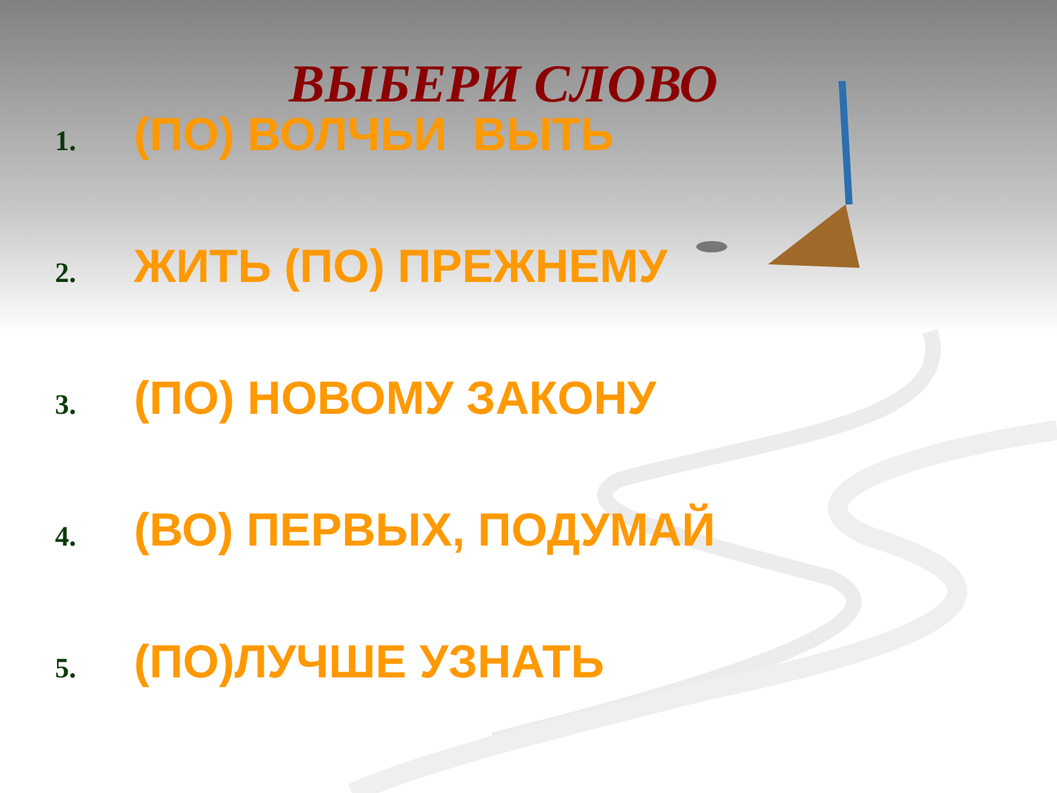ВЫБЕРИ СЛОВО
1. (ПО) ВОЛЧЬИ ВЫТЬ
2. ЖИТЬ (ПО) ПРЕЖНЕМУ
3. (ПО) НОВОМУ ЗАКОНУ
4. (ВО) ПЕРВЫХ, ПОДУМАЙ
5. (ПО)ЛУЧШЕ УЗНАТЬ